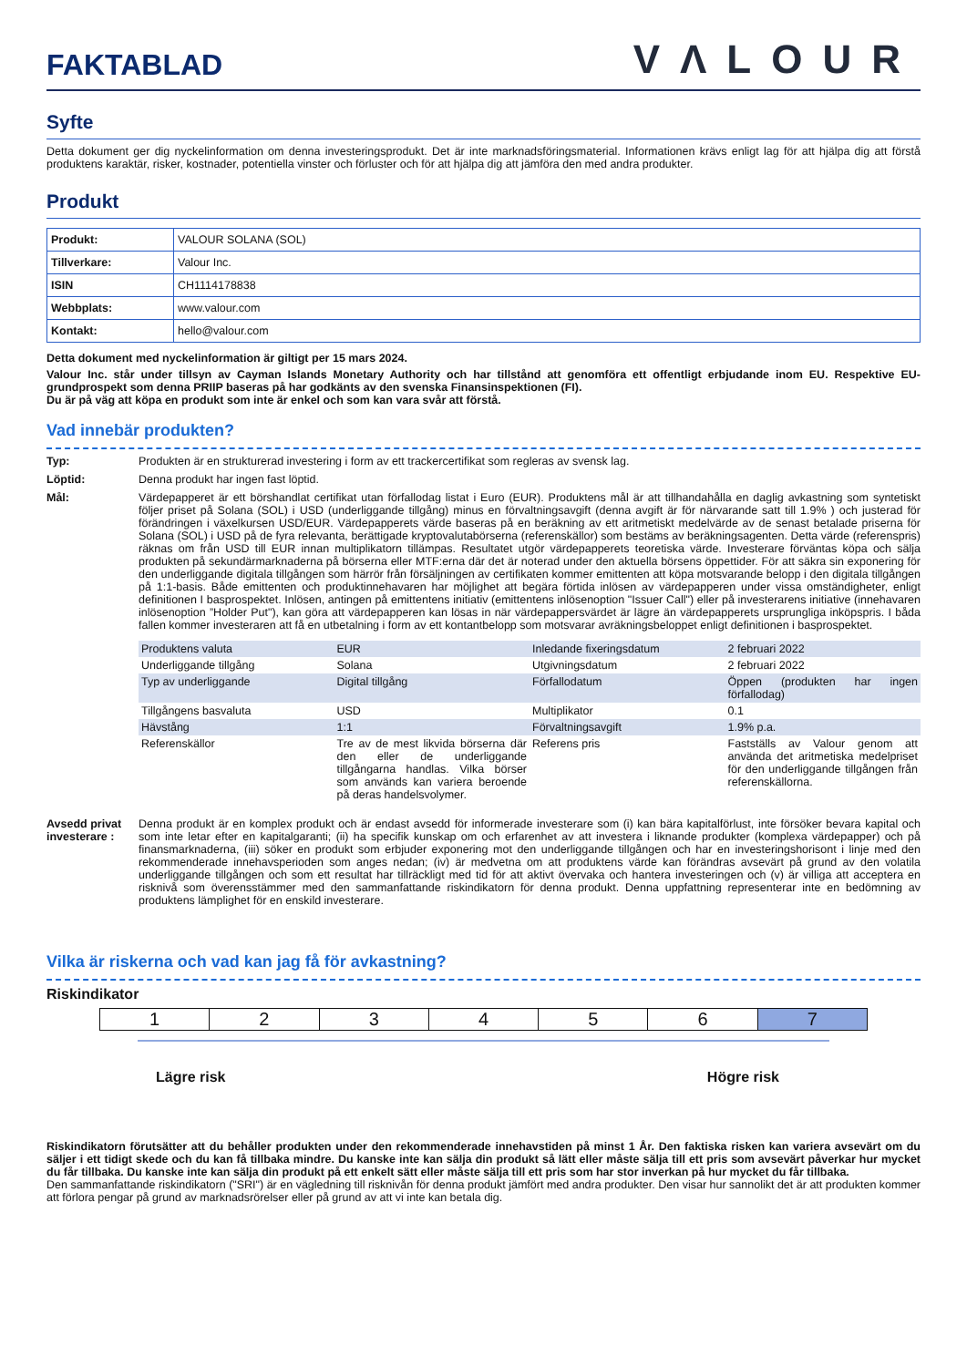FAKTABLAD
VΛLOUR
Syfte
Detta dokument ger dig nyckelinformation om denna investeringsprodukt. Det är inte marknadsföringsmaterial. Informationen krävs enligt lag för att hjälpa dig att förstå produktens karaktär, risker, kostnader, potentiella vinster och förluster och för att hjälpa dig att jämföra den med andra produkter.
Produkt
| Produkt: | VALOUR SOLANA (SOL) |
| Tillverkare: | Valour Inc. |
| ISIN | CH1114178838 |
| Webbplats: | www.valour.com |
| Kontakt: | hello@valour.com |
Detta dokument med nyckelinformation är giltigt per 15 mars 2024.
Valour Inc. står under tillsyn av Cayman Islands Monetary Authority och har tillstånd att genomföra ett offentligt erbjudande inom EU. Respektive EU-grundprospekt som denna PRIIP baseras på har godkänts av den svenska Finansinspektionen (FI).
Du är på väg att köpa en produkt som inte är enkel och som kan vara svår att förstå.
Vad innebär produkten?
Typ: Produkten är en strukturerad investering i form av ett trackercertifikat som regleras av svensk lag.
Löptid: Denna produkt har ingen fast löptid.
Mål: Värdepapperet är ett börshandlat certifikat utan förfallodag listat i Euro (EUR). Produktens mål är att tillhandahålla en daglig avkastning som syntetiskt följer priset på Solana (SOL) i USD (underliggande tillgång) minus en förvaltningsavgift (denna avgift är för närvarande satt till 1.9% ) och justerad för förändringen i växelkursen USD/EUR. Värdepapperets värde baseras på en beräkning av ett aritmetiskt medelvärde av de senast betalade priserna för Solana (SOL) i USD på de fyra relevanta, berättigade kryptovalutabörserna (referenskällor) som bestäms av beräkningsagenten. Detta värde (referenspris) räknas om från USD till EUR innan multiplikatorn tillämpas. Resultatet utgör värdepapperets teoretiska värde. Investerare förväntas köpa och sälja produkten på sekundärmarknaderna på börserna eller MTF:erna där det är noterad under den aktuella börsens öppettider. För att säkra sin exponering för den underliggande digitala tillgången som härrör från försäljningen av certifikaten kommer emittenten att köpa motsvarande belopp i den digitala tillgången på 1:1-basis. Både emittenten och produktinnehavaren har möjlighet att begära förtida inlösen av värdepapperen under vissa omständigheter, enligt definitionen I basprospektet. Inlösen, antingen på emittentens initiativ (emittentens inlösenoption "Issuer Call") eller på investerarens initiative (innehavaren inlösenoption ”Holder Put"), kan göra att värdepapperen kan lösas in när värdepappersvärdet är lägre än värdepapperets ursprungliga inköpspris. I båda fallen kommer investeraren att få en utbetalning i form av ett kontantbelopp som motsvarar avräkningsbeloppet enligt definitionen i basprospektet.
| Produktens valuta | EUR | Inledande fixeringsdatum | 2 februari 2022 |
| Underliggande tillgång | Solana | Utgivningsdatum | 2 februari 2022 |
| Typ av underliggande | Digital tillgång | Förfallodatum | Öppen (produkten har ingen förfallodag) |
| Tillgångens basvaluta | USD | Multiplikator | 0.1 |
| Hävstång | 1:1 | Förvaltningsavgift | 1.9% p.a. |
| Referenskällor | Tre av de mest likvida börserna där den eller de underliggande tillgångarna handlas. Vilka börser som används kan variera beroende på deras handelsvolymer. | Referens pris | Fastställs av Valour genom att använda det aritmetiska medelpriset för den underliggande tillgången från referenskällorna. |
Avsedd privat investerare :
Denna produkt är en komplex produkt och är endast avsedd för informerade investerare som (i) kan bära kapitalförlust, inte försöker bevara kapital och som inte letar efter en kapitalgaranti; (ii) ha specifik kunskap om och erfarenhet av att investera i liknande produkter (komplexa värdepapper) och på finansmarknaderna, (iii) söker en produkt som erbjuder exponering mot den underliggande tillgången och har en investeringshorisont i linje med den rekommenderade innehavsperioden som anges nedan; (iv) är medvetna om att produktens värde kan förändras avsevärt på grund av den volatila underliggande tillgången och som ett resultat har tillräckligt med tid för att aktivt övervaka och hantera investeringen och (v) är villiga att acceptera en risknivå som överensstämmer med den sammanfattande riskindikatorn för denna produkt. Denna uppfattning representerar inte en bedömning av produktens lämplighet för en enskild investerare.
Vilka är riskerna och vad kan jag få för avkastning?
Riskindikator
1 2 3 4 5 6 7
Lägre risk Högre risk
Riskindikatorn förutsätter att du behåller produkten under den rekommenderade innehavstiden på minst 1 År. Den faktiska risken kan variera avsevärt om du säljer i ett tidigt skede och du kan få tillbaka mindre. Du kanske inte kan sälja din produkt så lätt eller måste sälja till ett pris som avsevärt påverkar hur mycket du får tillbaka. Du kanske inte kan sälja din produkt på ett enkelt sätt eller måste sälja till ett pris som har stor inverkan på hur mycket du får tillbaka.
Den sammanfattande riskindikatorn ("SRI") är en vägledning till risknivån för denna produkt jämfört med andra produkter. Den visar hur sannolikt det är att produkten kommer att förlora pengar på grund av marknadsrörelser eller på grund av att vi inte kan betala dig.